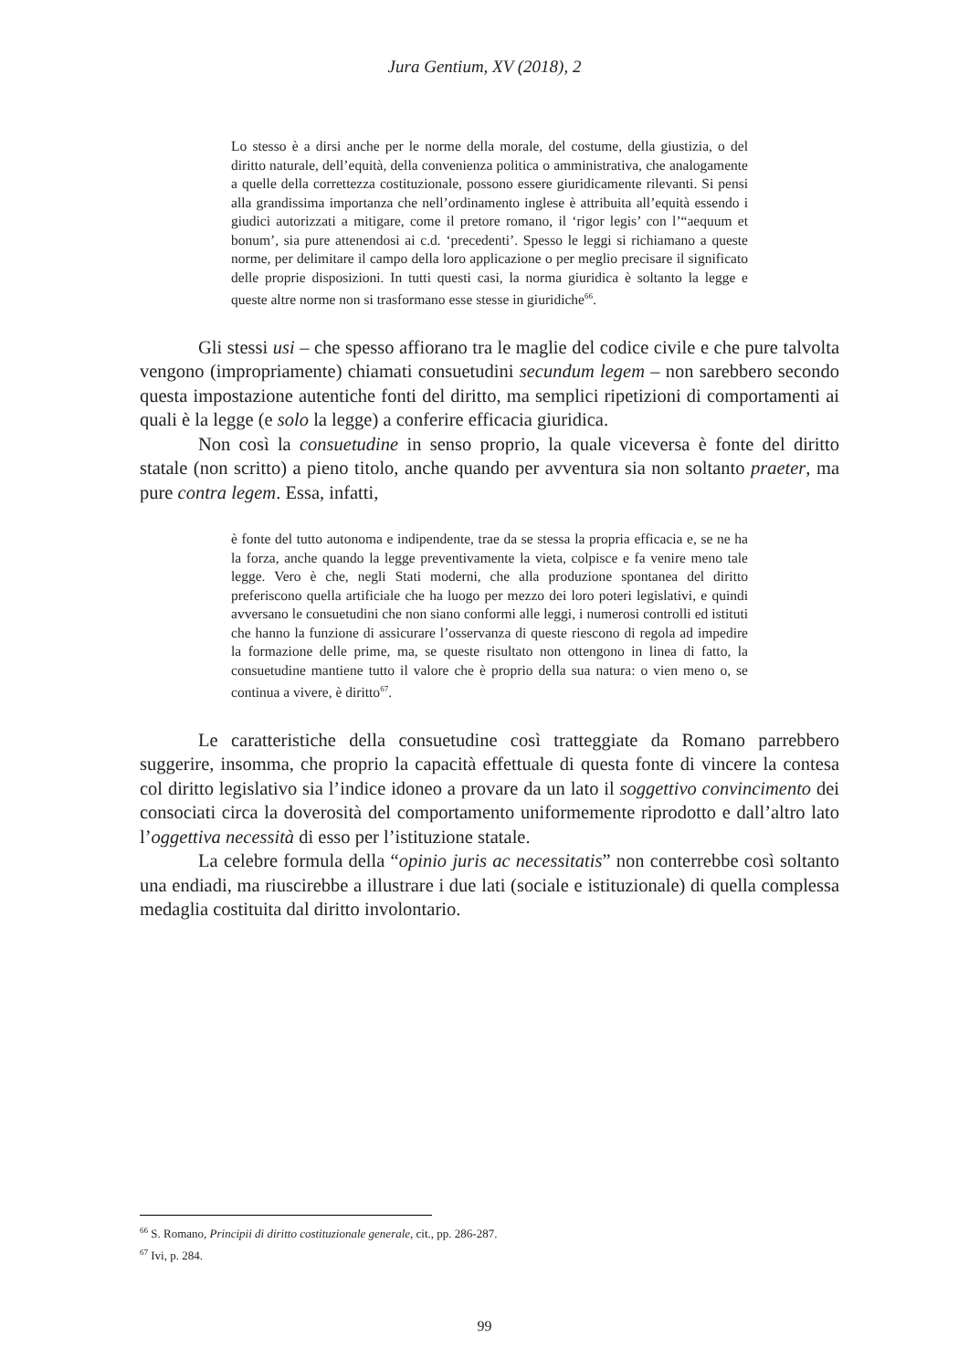Jura Gentium, XV (2018), 2
Lo stesso è a dirsi anche per le norme della morale, del costume, della giustizia, o del diritto naturale, dell’equità, della convenienza politica o amministrativa, che analogamente a quelle della correttezza costituzionale, possono essere giuridicamente rilevanti. Si pensi alla grandissima importanza che nell’ordinamento inglese è attribuita all’equità essendo i giudici autorizzati a mitigare, come il pretore romano, il ‘rigor legis’ con l’“aequum et bonum’, sia pure attenendosi ai c.d. ‘precedenti’. Spesso le leggi si richiamano a queste norme, per delimitare il campo della loro applicazione o per meglio precisare il significato delle proprie disposizioni. In tutti questi casi, la norma giuridica è soltanto la legge e queste altre norme non si trasformano esse stesse in giuridiche<sup>66</sup>.
Gli stessi usi – che spesso affiorano tra le maglie del codice civile e che pure talvolta vengono (impropriamente) chiamati consuetudini secundum legem – non sarebbero secondo questa impostazione autentiche fonti del diritto, ma semplici ripetizioni di comportamenti ai quali è la legge (e solo la legge) a conferire efficacia giuridica.
Non così la consuetudine in senso proprio, la quale viceversa è fonte del diritto statale (non scritto) a pieno titolo, anche quando per avventura sia non soltanto praeter, ma pure contra legem. Essa, infatti,
è fonte del tutto autonoma e indipendente, trae da se stessa la propria efficacia e, se ne ha la forza, anche quando la legge preventivamente la vieta, colpisce e fa venire meno tale legge. Vero è che, negli Stati moderni, che alla produzione spontanea del diritto preferiscono quella artificiale che ha luogo per mezzo dei loro poteri legislativi, e quindi avversano le consuetudini che non siano conformi alle leggi, i numerosi controlli ed istituti che hanno la funzione di assicurare l’osservanza di queste riescono di regola ad impedire la formazione delle prime, ma, se queste risultato non ottengono in linea di fatto, la consuetudine mantiene tutto il valore che è proprio della sua natura: o vien meno o, se continua a vivere, è diritto<sup>67</sup>.
Le caratteristiche della consuetudine così tratteggiate da Romano parrebbero suggerire, insomma, che proprio la capacità effettuale di questa fonte di vincere la contesa col diritto legislativo sia l’indice idoneo a provare da un lato il soggettivo convincimento dei consociati circa la doverosità del comportamento uniformemente riprodotto e dall’altro lato l’oggettiva necessità di esso per l’istituzione statale.
La celebre formula della “opinio juris ac necessitatis” non conterrebbe così soltanto una endiadi, ma riuscirebbe a illustrare i due lati (sociale e istituzionale) di quella complessa medaglia costituita dal diritto involontario.
<sup>66</sup> S. Romano, Principii di diritto costituzionale generale, cit., pp. 286-287.
<sup>67</sup> Ivi, p. 284.
99